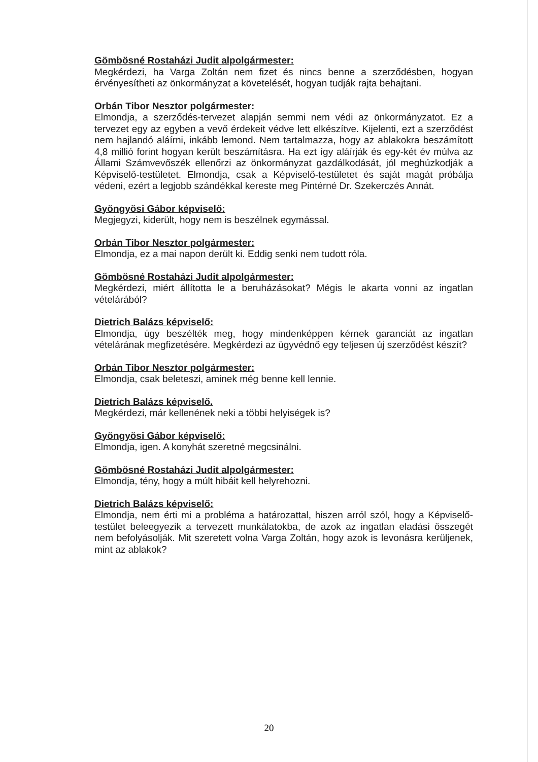Gömbösné Rostaházi Judit alpolgármester:
Megkérdezi, ha Varga Zoltán nem fizet és nincs benne a szerződésben, hogyan érvényesítheti az önkormányzat a követelését, hogyan tudják rajta behajtani.
Orbán Tibor Nesztor polgármester:
Elmondja, a szerződés-tervezet alapján semmi nem védi az önkormányzatot. Ez a tervezet egy az egyben a vevő érdekeit védve lett elkészítve. Kijelenti, ezt a szerződést nem hajlandó aláírni, inkább lemond. Nem tartalmazza, hogy az ablakokra beszámított 4,8 millió forint hogyan került beszámításra. Ha ezt így aláírják és egy-két év múlva az Állami Számvevőszék ellenőrzi az önkormányzat gazdálkodását, jól meghúzkodják a Képviselő-testületet. Elmondja, csak a Képviselő-testületet és saját magát próbálja védeni, ezért a legjobb szándékkal kereste meg Pintérné Dr. Szekerczés Annát.
Gyöngyösi Gábor képviselő:
Megjegyzi, kiderült, hogy nem is beszélnek egymással.
Orbán Tibor Nesztor polgármester:
Elmondja, ez a mai napon derült ki. Eddig senki nem tudott róla.
Gömbösné Rostaházi Judit alpolgármester:
Megkérdezi, miért állította le a beruházásokat? Mégis le akarta vonni az ingatlan vételárából?
Dietrich Balázs képviselő:
Elmondja, úgy beszélték meg, hogy mindenképpen kérnek garanciát az ingatlan vételárának megfizetésére. Megkérdezi az ügyvédnő egy teljesen új szerződést készít?
Orbán Tibor Nesztor polgármester:
Elmondja, csak beleteszi, aminek még benne kell lennie.
Dietrich Balázs képviselő.
Megkérdezi, már kellenének neki a többi helyiségek is?
Gyöngyösi Gábor képviselő:
Elmondja, igen. A konyhát szeretné megcsinálni.
Gömbösné Rostaházi Judit alpolgármester:
Elmondja, tény, hogy a múlt hibáit kell helyrehozni.
Dietrich Balázs képviselő:
Elmondja, nem érti mi a probléma a határozattal, hiszen arról szól, hogy a Képviselő-testület beleegyezik a tervezett munkálatokba, de azok az ingatlan eladási összegét nem befolyásolják. Mit szeretett volna Varga Zoltán, hogy azok is levonásra kerüljenek, mint az ablakok?
20